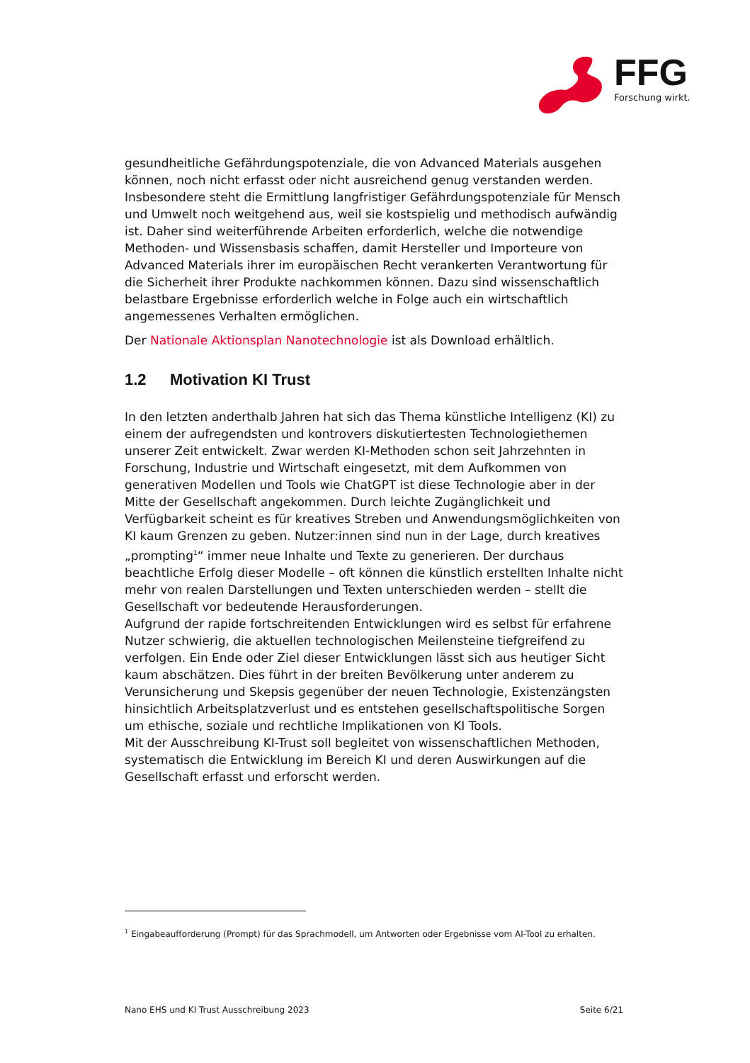FFG
Forschung wirkt.
gesundheitliche Gefährdungspotenziale, die von Advanced Materials ausgehen können, noch nicht erfasst oder nicht ausreichend genug verstanden werden. Insbesondere steht die Ermittlung langfristiger Gefährdungspotenziale für Mensch und Umwelt noch weitgehend aus, weil sie kostspielig und methodisch aufwändig ist. Daher sind weiterführende Arbeiten erforderlich, welche die notwendige Methoden- und Wissensbasis schaffen, damit Hersteller und Importeure von Advanced Materials ihrer im europäischen Recht verankerten Verantwortung für die Sicherheit ihrer Produkte nachkommen können. Dazu sind wissenschaftlich belastbare Ergebnisse erforderlich welche in Folge auch ein wirtschaftlich angemessenes Verhalten ermöglichen.
Der Nationale Aktionsplan Nanotechnologie ist als Download erhältlich.
1.2 Motivation KI Trust
In den letzten anderthalb Jahren hat sich das Thema künstliche Intelligenz (KI) zu einem der aufregendsten und kontrovers diskutiertesten Technologiethemen unserer Zeit entwickelt. Zwar werden KI-Methoden schon seit Jahrzehnten in Forschung, Industrie und Wirtschaft eingesetzt, mit dem Aufkommen von generativen Modellen und Tools wie ChatGPT ist diese Technologie aber in der Mitte der Gesellschaft angekommen. Durch leichte Zugänglichkeit und Verfügbarkeit scheint es für kreatives Streben und Anwendungsmöglichkeiten von KI kaum Grenzen zu geben. Nutzer:innen sind nun in der Lage, durch kreatives „prompting<sup>1</sup>“ immer neue Inhalte und Texte zu generieren. Der durchaus beachtliche Erfolg dieser Modelle – oft können die künstlich erstellten Inhalte nicht mehr von realen Darstellungen und Texten unterschieden werden – stellt die Gesellschaft vor bedeutende Herausforderungen.
Aufgrund der rapide fortschreitenden Entwicklungen wird es selbst für erfahrene Nutzer schwierig, die aktuellen technologischen Meilensteine tiefgreifend zu verfolgen. Ein Ende oder Ziel dieser Entwicklungen lässt sich aus heutiger Sicht kaum abschätzen. Dies führt in der breiten Bevölkerung unter anderem zu Verunsicherung und Skepsis gegenüber der neuen Technologie, Existenzängsten hinsichtlich Arbeitsplatzverlust und es entstehen gesellschaftspolitische Sorgen um ethische, soziale und rechtliche Implikationen von KI Tools.
Mit der Ausschreibung KI-Trust soll begleitet von wissenschaftlichen Methoden, systematisch die Entwicklung im Bereich KI und deren Auswirkungen auf die Gesellschaft erfasst und erforscht werden.
<sup>1</sup> Eingabeaufforderung (Prompt) für das Sprachmodell, um Antworten oder Ergebnisse vom AI-Tool zu erhalten.
Nano EHS und KI Trust Ausschreibung 2023 Seite 6/21